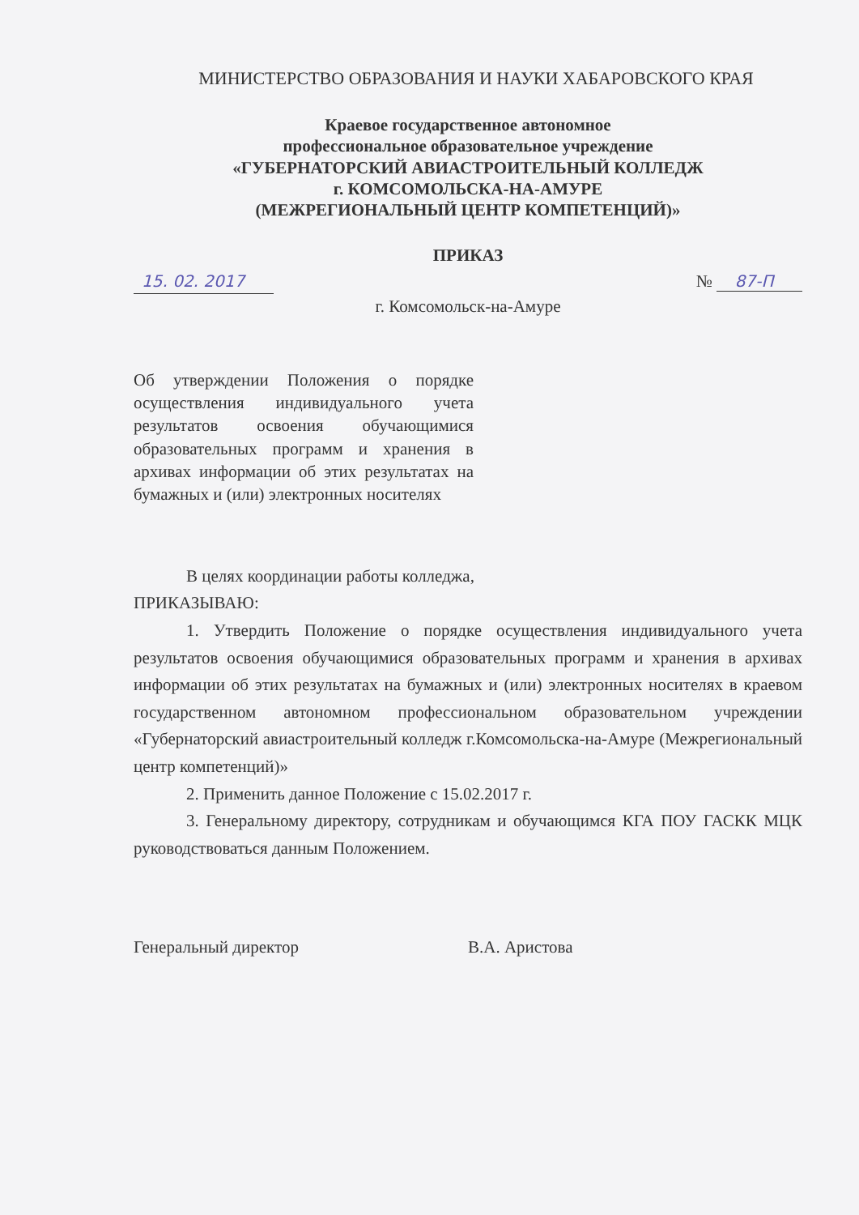МИНИСТЕРСТВО ОБРАЗОВАНИЯ И НАУКИ ХАБАРОВСКОГО КРАЯ
Краевое государственное автономное
профессиональное образовательное учреждение
«ГУБЕРНАТОРСКИЙ АВИАСТРОИТЕЛЬНЫЙ КОЛЛЕДЖ
г. КОМСОМОЛЬСКА-НА-АМУРЕ
(МЕЖРЕГИОНАЛЬНЫЙ ЦЕНТР КОМПЕТЕНЦИЙ)»
ПРИКАЗ
15. 02. 2017 № 87-П
г. Комсомольск-на-Амуре
Об утверждении Положения о порядке осуществления индивидуального учета результатов освоения обучающимися образовательных программ и хранения в архивах информации об этих результатах на бумажных и (или) электронных носителях
В целях координации работы колледжа,
ПРИКАЗЫВАЮ:
1. Утвердить Положение о порядке осуществления индивидуального учета результатов освоения обучающимися образовательных программ и хранения в архивах информации об этих результатах на бумажных и (или) электронных носителях в краевом государственном автономном профессиональном образовательном учреждении «Губернаторский авиастроительный колледж г.Комсомольска-на-Амуре (Межрегиональный центр компетенций)»
2. Применить данное Положение с 15.02.2017 г.
3. Генеральному директору, сотрудникам и обучающимся КГА ПОУ ГАСКК МЦК руководствоваться данным Положением.
Генеральный директор В.А. Аристова